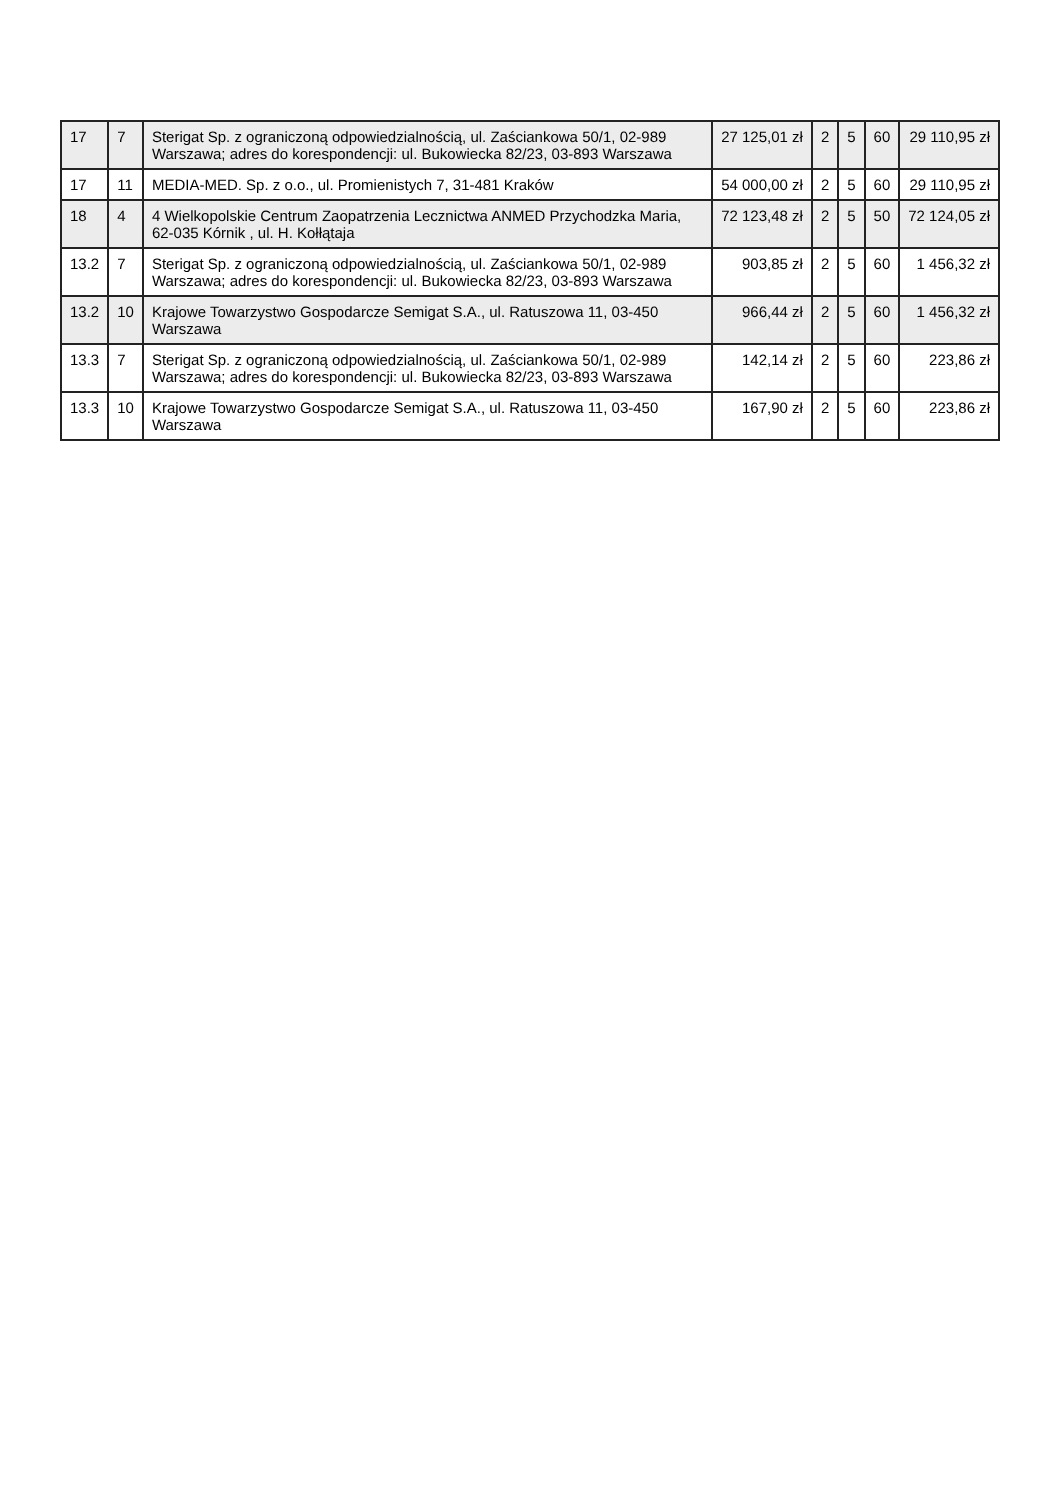| 17 | 7 | Sterigat Sp. z ograniczoną odpowiedzialnością, ul. Zaściankowa 50/1, 02-989 Warszawa; adres do korespondencji: ul. Bukowiecka 82/23, 03-893 Warszawa | 27 125,01 zł | 2 | 5 | 60 | 29 110,95 zł |
| 17 | 11 | MEDIA-MED. Sp. z o.o., ul. Promienistych 7, 31-481 Kraków | 54 000,00 zł | 2 | 5 | 60 | 29 110,95 zł |
| 18 | 4 | 4 Wielkopolskie Centrum Zaopatrzenia Lecznictwa ANMED Przychodzka Maria, 62-035 Kórnik , ul. H. Kołłątaja | 72 123,48 zł | 2 | 5 | 50 | 72 124,05 zł |
| 13.2 | 7 | Sterigat Sp. z ograniczoną odpowiedzialnością, ul. Zaściankowa 50/1, 02-989 Warszawa; adres do korespondencji: ul. Bukowiecka 82/23, 03-893 Warszawa | 903,85 zł | 2 | 5 | 60 | 1 456,32 zł |
| 13.2 | 10 | Krajowe Towarzystwo Gospodarcze Semigat S.A., ul. Ratuszowa 11, 03-450 Warszawa | 966,44 zł | 2 | 5 | 60 | 1 456,32 zł |
| 13.3 | 7 | Sterigat Sp. z ograniczoną odpowiedzialnością, ul. Zaściankowa 50/1, 02-989 Warszawa; adres do korespondencji: ul. Bukowiecka 82/23, 03-893 Warszawa | 142,14 zł | 2 | 5 | 60 | 223,86 zł |
| 13.3 | 10 | Krajowe Towarzystwo Gospodarcze Semigat S.A., ul. Ratuszowa 11, 03-450 Warszawa | 167,90 zł | 2 | 5 | 60 | 223,86 zł |